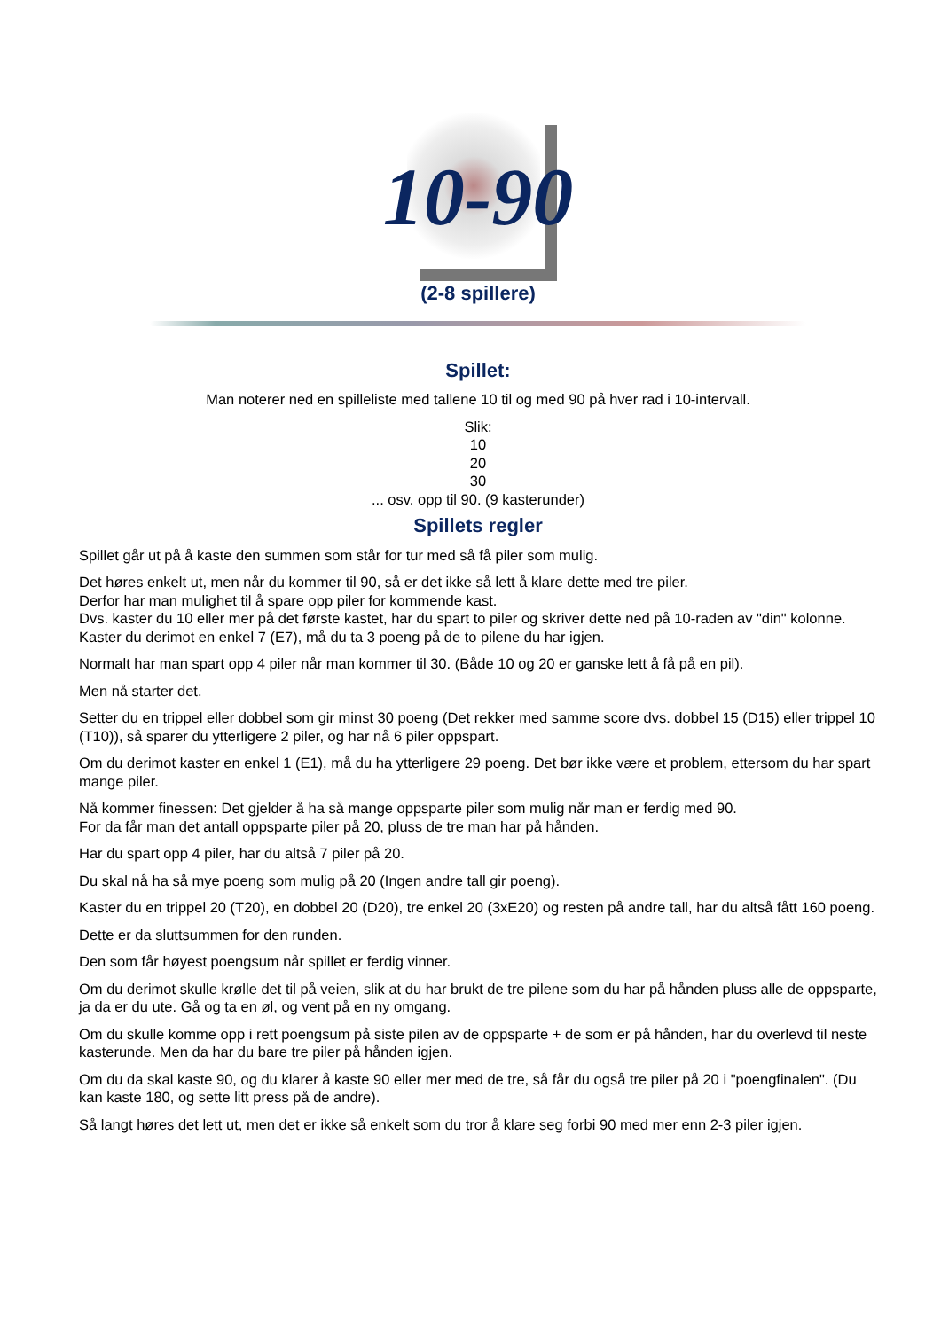10-90
(2-8 spillere)
Spillet:
Man noterer ned en spilleliste med tallene 10 til og med 90 på hver rad i 10-intervall.
Slik:
10
20
30
... osv. opp til 90. (9 kasterunder)
Spillets regler
Spillet går ut på å kaste den summen som står for tur med så få piler som mulig.
Det høres enkelt ut, men når du kommer til 90, så er det ikke så lett å klare dette med tre piler.
Derfor har man mulighet til å spare opp piler for kommende kast.
Dvs. kaster du 10 eller mer på det første kastet, har du spart to piler og skriver dette ned på 10-raden av "din" kolonne.
Kaster du derimot en enkel 7 (E7), må du ta 3 poeng på de to pilene du har igjen.
Normalt har man spart opp 4 piler når man kommer til 30. (Både 10 og 20 er ganske lett å få på en pil).
Men nå starter det.
Setter du en trippel eller dobbel som gir minst 30 poeng (Det rekker med samme score dvs. dobbel 15 (D15) eller trippel 10 (T10)), så sparer du ytterligere 2 piler, og har nå 6 piler oppspart.
Om du derimot kaster en enkel 1 (E1), må du ha ytterligere 29 poeng. Det bør ikke være et problem, ettersom du har spart mange piler.
Nå kommer finessen: Det gjelder å ha så mange oppsparte piler som mulig når man er ferdig med 90.
For da får man det antall oppsparte piler på 20, pluss de tre man har på hånden.
Har du spart opp 4 piler, har du altså 7 piler på 20.
Du skal nå ha så mye poeng som mulig på 20 (Ingen andre tall gir poeng).
Kaster du en trippel 20 (T20), en dobbel 20 (D20), tre enkel 20 (3xE20) og resten på andre tall, har du altså fått 160 poeng.
Dette er da sluttsummen for den runden.
Den som får høyest poengsum når spillet er ferdig vinner.
Om du derimot skulle krølle det til på veien, slik at du har brukt de tre pilene som du har på hånden pluss alle de oppsparte, ja da er du ute. Gå og ta en øl, og vent på en ny omgang.
Om du skulle komme opp i rett poengsum på siste pilen av de oppsparte + de som er på hånden, har du overlevd til neste kasterunde. Men da har du bare tre piler på hånden igjen.
Om du da skal kaste 90, og du klarer å kaste 90 eller mer med de tre, så får du også tre piler på 20 i "poengfinalen". (Du kan kaste 180, og sette litt press på de andre).
Så langt høres det lett ut, men det er ikke så enkelt som du tror å klare seg forbi 90 med mer enn 2-3 piler igjen.